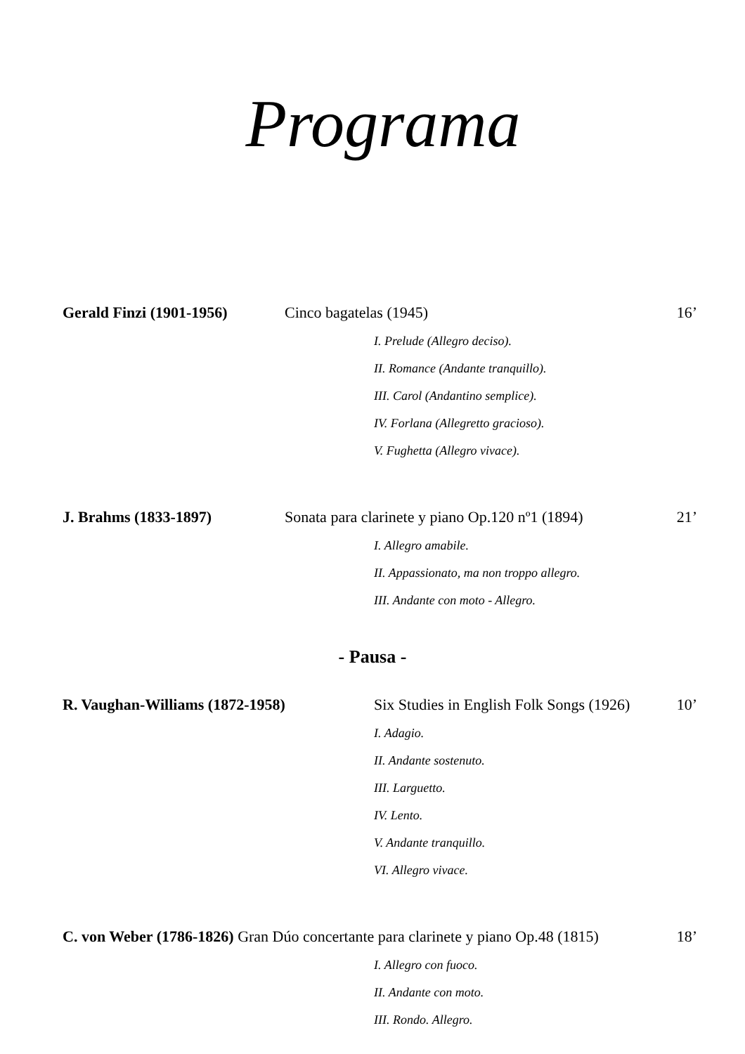Programa
Gerald Finzi (1901-1956) Cinco bagatelas (1945) 16’
I. Prelude (Allegro deciso).
II. Romance (Andante tranquillo).
III. Carol (Andantino semplice).
IV. Forlana (Allegretto gracioso).
V. Fughetta (Allegro vivace).
J. Brahms (1833-1897) Sonata para clarinete y piano Op.120 nº1 (1894) 21’
I. Allegro amabile.
II. Appassionato, ma non troppo allegro.
III. Andante con moto - Allegro.
- Pausa -
R. Vaughan-Williams (1872-1958) Six Studies in English Folk Songs (1926) 10’
I. Adagio.
II. Andante sostenuto.
III. Larguetto.
IV. Lento.
V. Andante tranquillo.
VI. Allegro vivace.
C. von Weber (1786-1826) Gran Dúo concertante para clarinete y piano Op.48 (1815) 18’
I. Allegro con fuoco.
II. Andante con moto.
III. Rondo. Allegro.